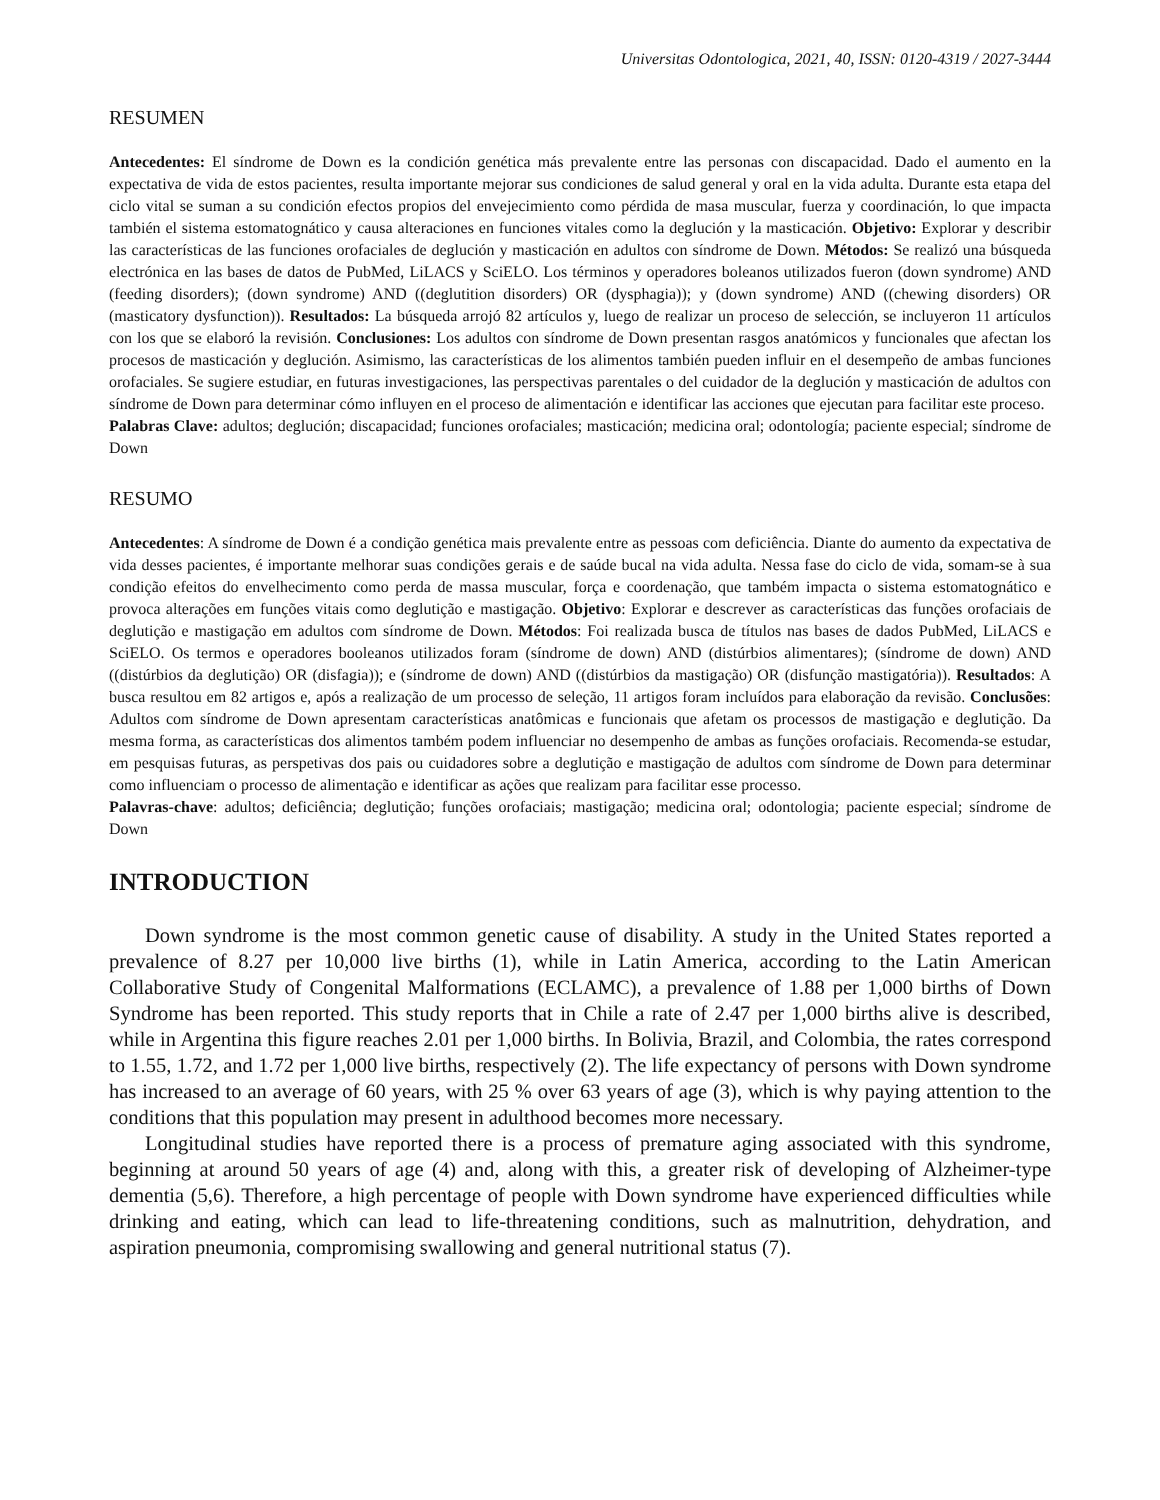Universitas Odontologica, 2021, 40, ISSN: 0120-4319 / 2027-3444
RESUMEN
Antecedentes: El síndrome de Down es la condición genética más prevalente entre las personas con discapacidad. Dado el aumento en la expectativa de vida de estos pacientes, resulta importante mejorar sus condiciones de salud general y oral en la vida adulta. Durante esta etapa del ciclo vital se suman a su condición efectos propios del envejecimiento como pérdida de masa muscular, fuerza y coordinación, lo que impacta también el sistema estomatognático y causa alteraciones en funciones vitales como la deglución y la masticación. Objetivo: Explorar y describir las características de las funciones orofaciales de deglución y masticación en adultos con síndrome de Down. Métodos: Se realizó una búsqueda electrónica en las bases de datos de PubMed, LiLACS y SciELO. Los términos y operadores boleanos utilizados fueron (down syndrome) AND (feeding disorders); (down syndrome) AND ((deglutition disorders) OR (dysphagia)); y (down syndrome) AND ((chewing disorders) OR (masticatory dysfunction)). Resultados: La búsqueda arrojó 82 artículos y, luego de realizar un proceso de selección, se incluyeron 11 artículos con los que se elaboró la revisión. Conclusiones: Los adultos con síndrome de Down presentan rasgos anatómicos y funcionales que afectan los procesos de masticación y deglución. Asimismo, las características de los alimentos también pueden influir en el desempeño de ambas funciones orofaciales. Se sugiere estudiar, en futuras investigaciones, las perspectivas parentales o del cuidador de la deglución y masticación de adultos con síndrome de Down para determinar cómo influyen en el proceso de alimentación e identificar las acciones que ejecutan para facilitar este proceso.
Palabras Clave: adultos; deglución; discapacidad; funciones orofaciales; masticación; medicina oral; odontología; paciente especial; síndrome de Down
RESUMO
Antecedentes: A síndrome de Down é a condição genética mais prevalente entre as pessoas com deficiência. Diante do aumento da expectativa de vida desses pacientes, é importante melhorar suas condições gerais e de saúde bucal na vida adulta. Nessa fase do ciclo de vida, somam-se à sua condição efeitos do envelhecimento como perda de massa muscular, força e coordenação, que também impacta o sistema estomatognático e provoca alterações em funções vitais como deglutição e mastigação. Objetivo: Explorar e descrever as características das funções orofaciais de deglutição e mastigação em adultos com síndrome de Down. Métodos: Foi realizada busca de títulos nas bases de dados PubMed, LiLACS e SciELO. Os termos e operadores booleanos utilizados foram (síndrome de down) AND (distúrbios alimentares); (síndrome de down) AND ((distúrbios da deglutição) OR (disfagia)); e (síndrome de down) AND ((distúrbios da mastigação) OR (disfunção mastigatória)). Resultados: A busca resultou em 82 artigos e, após a realização de um processo de seleção, 11 artigos foram incluídos para elaboração da revisão. Conclusões: Adultos com síndrome de Down apresentam características anatômicas e funcionais que afetam os processos de mastigação e deglutição. Da mesma forma, as características dos alimentos também podem influenciar no desempenho de ambas as funções orofaciais. Recomenda-se estudar, em pesquisas futuras, as perspetivas dos pais ou cuidadores sobre a deglutição e mastigação de adultos com síndrome de Down para determinar como influenciam o processo de alimentação e identificar as ações que realizam para facilitar esse processo.
Palavras-chave: adultos; deficiência; deglutição; funções orofaciais; mastigação; medicina oral; odontologia; paciente especial; síndrome de Down
INTRODUCTION
Down syndrome is the most common genetic cause of disability. A study in the United States reported a prevalence of 8.27 per 10,000 live births (1), while in Latin America, according to the Latin American Collaborative Study of Congenital Malformations (ECLAMC), a prevalence of 1.88 per 1,000 births of Down Syndrome has been reported. This study reports that in Chile a rate of 2.47 per 1,000 births alive is described, while in Argentina this figure reaches 2.01 per 1,000 births. In Bolivia, Brazil, and Colombia, the rates correspond to 1.55, 1.72, and 1.72 per 1,000 live births, respectively (2). The life expectancy of persons with Down syndrome has increased to an average of 60 years, with 25 % over 63 years of age (3), which is why paying attention to the conditions that this population may present in adulthood becomes more necessary.
Longitudinal studies have reported there is a process of premature aging associated with this syndrome, beginning at around 50 years of age (4) and, along with this, a greater risk of developing of Alzheimer-type dementia (5,6). Therefore, a high percentage of people with Down syndrome have experienced difficulties while drinking and eating, which can lead to life-threatening conditions, such as malnutrition, dehydration, and aspiration pneumonia, compromising swallowing and general nutritional status (7).